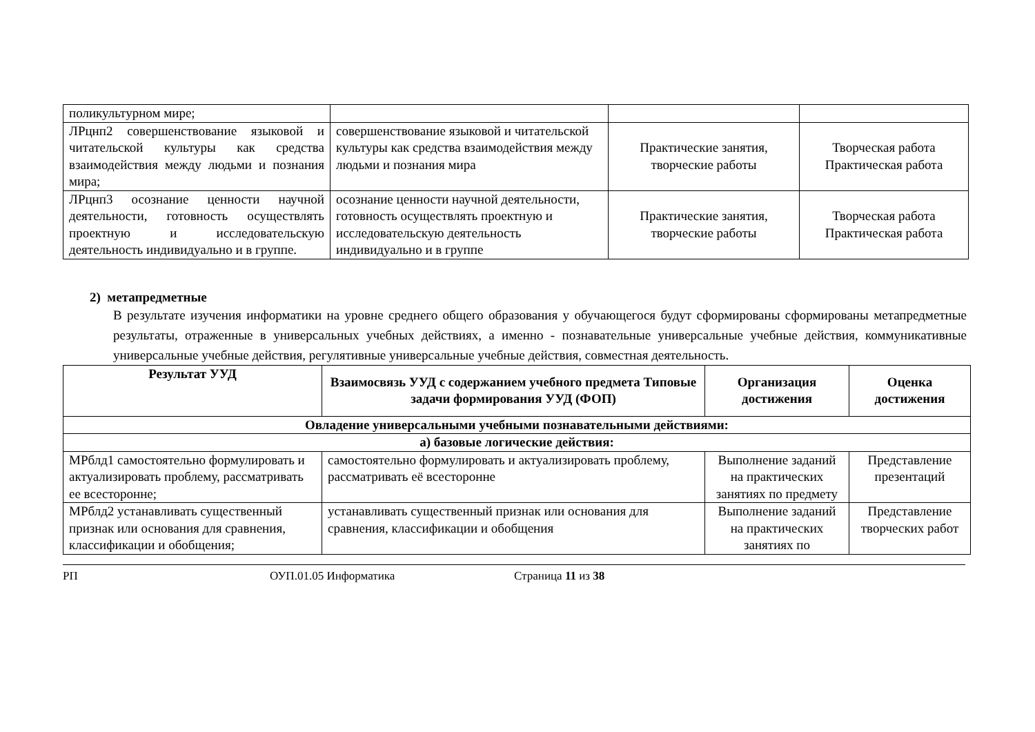| поликультурном мире; | | | |
| ЛРцнп2 совершенствование языковой и читательской культуры как средства взаимодействия между людьми и познания мира; | совершенствование языковой и читательской культуры как средства взаимодействия между людьми и познания мира | Практические занятия, творческие работы | Творческая работа Практическая работа |
| ЛРцнп3 осознание ценности научной деятельности, готовность осуществлять проектную и исследовательскую деятельность индивидуально и в группе. | осознание ценности научной деятельности, готовность осуществлять проектную и исследовательскую деятельность индивидуально и в группе | Практические занятия, творческие работы | Творческая работа Практическая работа |
2) метапредметные
В результате изучения информатики на уровне среднего общего образования у обучающегося будут сформированы сформированы метапредметные результаты, отраженные в универсальных учебных действиях, а именно - познавательные универсальные учебные действия, коммуникативные универсальные учебные действия, регулятивные универсальные учебные действия, совместная деятельность.
| Результат УУД | Взаимосвязь УУД с содержанием учебного предмета Типовые задачи формирования УУД (ФОП) | Организация достижения | Оценка достижения |
| --- | --- | --- | --- |
| Овладение универсальными учебными познавательными действиями: | | | |
| а) базовые логические действия: | | | |
| МРблд1 самостоятельно формулировать и актуализировать проблему, рассматривать ее всесторонне; | самостоятельно формулировать и актуализировать проблему, рассматривать её всесторонне | Выполнение заданий на практических занятиях по предмету | Представление презентаций |
| МРблд2 устанавливать существенный признак или основания для сравнения, классификации и обобщения; | устанавливать существенный признак или основания для сравнения, классификации и обобщения | Выполнение заданий на практических занятиях по | Представление творческих работ |
РП ОУП.01.05 Информатика Страница 11 из 38